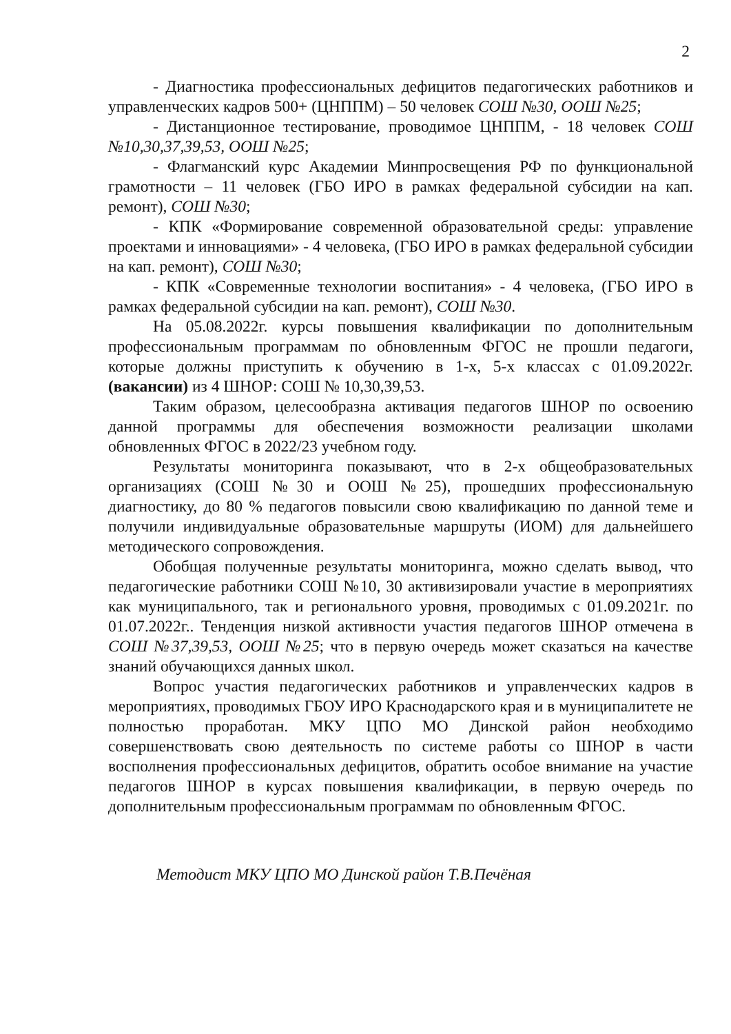2
- Диагностика профессиональных дефицитов педагогических работников и управленческих кадров 500+ (ЦНППМ) – 50 человек СОШ №30, ООШ №25;
- Дистанционное тестирование, проводимое ЦНППМ, - 18 человек СОШ №10,30,37,39,53, ООШ №25;
- Флагманский курс Академии Минпросвещения РФ по функциональной грамотности – 11 человек (ГБО ИРО в рамках федеральной субсидии на кап. ремонт), СОШ №30;
- КПК «Формирование современной образовательной среды: управление проектами и инновациями» - 4 человека, (ГБО ИРО в рамках федеральной субсидии на кап. ремонт), СОШ №30;
- КПК «Современные технологии воспитания» - 4 человека, (ГБО ИРО в рамках федеральной субсидии на кап. ремонт), СОШ №30.
На 05.08.2022г. курсы повышения квалификации по дополнительным профессиональным программам по обновленным ФГОС не прошли педагоги, которые должны приступить к обучению в 1-х, 5-х классах с 01.09.2022г. (вакансии) из 4 ШНОР: СОШ № 10,30,39,53.
Таким образом, целесообразна активация педагогов ШНОР по освоению данной программы для обеспечения возможности реализации школами обновленных ФГОС в 2022/23 учебном году.
Результаты мониторинга показывают, что в 2-х общеобразовательных организациях (СОШ №30 и ООШ №25), прошедших профессиональную диагностику, до 80 % педагогов повысили свою квалификацию по данной теме и получили индивидуальные образовательные маршруты (ИОМ) для дальнейшего методического сопровождения.
Обобщая полученные результаты мониторинга, можно сделать вывод, что педагогические работники СОШ №10, 30 активизировали участие в мероприятиях как муниципального, так и регионального уровня, проводимых с 01.09.2021г. по 01.07.2022г.. Тенденция низкой активности участия педагогов ШНОР отмечена в СОШ №37,39,53, ООШ №25; что в первую очередь может сказаться на качестве знаний обучающихся данных школ.
Вопрос участия педагогических работников и управленческих кадров в мероприятиях, проводимых ГБОУ ИРО Краснодарского края и в муниципалитете не полностью проработан. МКУ ЦПО МО Динской район необходимо совершенствовать свою деятельность по системе работы со ШНОР в части восполнения профессиональных дефицитов, обратить особое внимание на участие педагогов ШНОР в курсах повышения квалификации, в первую очередь по дополнительным профессиональным программам по обновленным ФГОС.
Методист МКУ ЦПО МО Динской район Т.В.Печёная